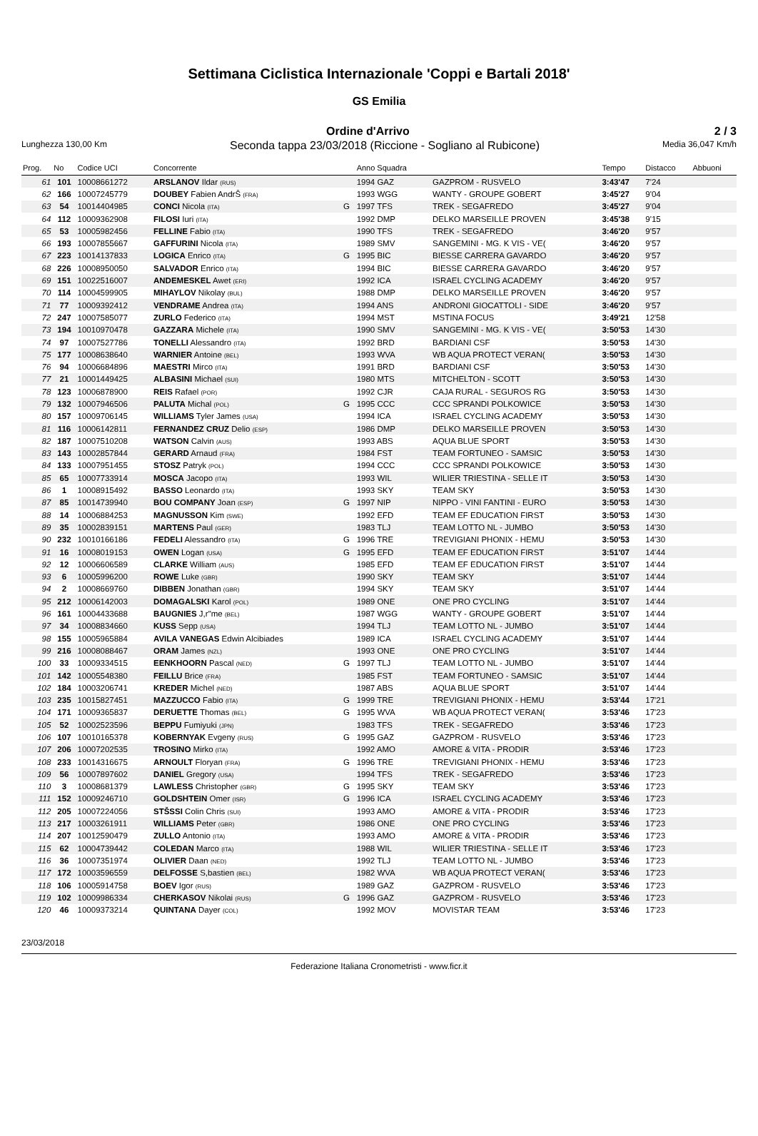Settimana Ciclistica Internazionale 'Coppi e Bartali 2018'
GS Emilia
Ordine d'Arrivo 2 / 3
Lunghezza 130,00 Km Seconda tappa 23/03/2018 (Riccione - Sogliano al Rubicone) Media 36,047 Km/h
| Prog. | No | Codice UCI | Concorrente | | Anno Squadra | | Tempo | Distacco | Abbuoni |
| --- | --- | --- | --- | --- | --- | --- | --- | --- | --- |
| 61 | 101 | 10008661272 | ARSLANOV Ildar (RUS) | | 1994 GAZ | GAZPROM - RUSVELO | 3:43'47 | 7'24 | |
| 62 | 166 | 10007245779 | DOUBEY Fabien AndrŠ (FRA) | | 1993 WGG | WANTY - GROUPE GOBERT | 3:45'27 | 9'04 | |
| 63 | 54 | 10014404985 | CONCI Nicola (ITA) | G | 1997 TFS | TREK - SEGAFREDO | 3:45'27 | 9'04 | |
| 64 | 112 | 10009362908 | FILOSI Iuri (ITA) | | 1992 DMP | DELKO MARSEILLE PROVEN | 3:45'38 | 9'15 | |
| 65 | 53 | 10005982456 | FELLINE Fabio (ITA) | | 1990 TFS | TREK - SEGAFREDO | 3:46'20 | 9'57 | |
| 66 | 193 | 10007855667 | GAFFURINI Nicola (ITA) | | 1989 SMV | SANGEMINI - MG. K VIS - VE( | 3:46'20 | 9'57 | |
| 67 | 223 | 10014137833 | LOGICA Enrico (ITA) | G | 1995 BIC | BIESSE CARRERA GAVARDO | 3:46'20 | 9'57 | |
| 68 | 226 | 10008950050 | SALVADOR Enrico (ITA) | | 1994 BIC | BIESSE CARRERA GAVARDO | 3:46'20 | 9'57 | |
| 69 | 151 | 10022516007 | ANDEMESKEL Awet (ERI) | | 1992 ICA | ISRAEL CYCLING ACADEMY | 3:46'20 | 9'57 | |
| 70 | 114 | 10004599905 | MIHAYLOV Nikolay (BUL) | | 1988 DMP | DELKO MARSEILLE PROVEN | 3:46'20 | 9'57 | |
| 71 | 77 | 10009392412 | VENDRAME Andrea (ITA) | | 1994 ANS | ANDRONI GIOCATTOLI - SIDE | 3:46'20 | 9'57 | |
| 72 | 247 | 10007585077 | ZURLO Federico (ITA) | | 1994 MST | MSTINA FOCUS | 3:49'21 | 12'58 | |
| 73 | 194 | 10010970478 | GAZZARA Michele (ITA) | | 1990 SMV | SANGEMINI - MG. K VIS - VE( | 3:50'53 | 14'30 | |
| 74 | 97 | 10007527786 | TONELLI Alessandro (ITA) | | 1992 BRD | BARDIANI CSF | 3:50'53 | 14'30 | |
| 75 | 177 | 10008638640 | WARNIER Antoine (BEL) | | 1993 WVA | WB AQUA PROTECT VERAN( | 3:50'53 | 14'30 | |
| 76 | 94 | 10006684896 | MAESTRI Mirco (ITA) | | 1991 BRD | BARDIANI CSF | 3:50'53 | 14'30 | |
| 77 | 21 | 10001449425 | ALBASINI Michael (SUI) | | 1980 MTS | MITCHELTON - SCOTT | 3:50'53 | 14'30 | |
| 78 | 123 | 10006878900 | REIS Rafael (POR) | | 1992 CJR | CAJA RURAL - SEGUROS RG | 3:50'53 | 14'30 | |
| 79 | 132 | 10007946506 | PALUTA Michal (POL) | G | 1995 CCC | CCC SPRANDI POLKOWICE | 3:50'53 | 14'30 | |
| 80 | 157 | 10009706145 | WILLIAMS Tyler James (USA) | | 1994 ICA | ISRAEL CYCLING ACADEMY | 3:50'53 | 14'30 | |
| 81 | 116 | 10006142811 | FERNANDEZ CRUZ Delio (ESP) | | 1986 DMP | DELKO MARSEILLE PROVEN | 3:50'53 | 14'30 | |
| 82 | 187 | 10007510208 | WATSON Calvin (AUS) | | 1993 ABS | AQUA BLUE SPORT | 3:50'53 | 14'30 | |
| 83 | 143 | 10002857844 | GERARD Arnaud (FRA) | | 1984 FST | TEAM FORTUNEO - SAMSIC | 3:50'53 | 14'30 | |
| 84 | 133 | 10007951455 | STOSZ Patryk (POL) | | 1994 CCC | CCC SPRANDI POLKOWICE | 3:50'53 | 14'30 | |
| 85 | 65 | 10007733914 | MOSCA Jacopo (ITA) | | 1993 WIL | WILIER TRIESTINA - SELLE IT | 3:50'53 | 14'30 | |
| 86 | 1 | 10008915492 | BASSO Leonardo (ITA) | | 1993 SKY | TEAM SKY | 3:50'53 | 14'30 | |
| 87 | 85 | 10014739940 | BOU COMPANY Joan (ESP) | G | 1997 NIP | NIPPO - VINI FANTINI - EURO | 3:50'53 | 14'30 | |
| 88 | 14 | 10006884253 | MAGNUSSON Kim (SWE) | | 1992 EFD | TEAM EF EDUCATION FIRST | 3:50'53 | 14'30 | |
| 89 | 35 | 10002839151 | MARTENS Paul (GER) | | 1983 TLJ | TEAM LOTTO NL - JUMBO | 3:50'53 | 14'30 | |
| 90 | 232 | 10010166186 | FEDELI Alessandro (ITA) | G | 1996 TRE | TREVIGIANI PHONIX - HEMU | 3:50'53 | 14'30 | |
| 91 | 16 | 10008019153 | OWEN Logan (USA) | G | 1995 EFD | TEAM EF EDUCATION FIRST | 3:51'07 | 14'44 | |
| 92 | 12 | 10006606589 | CLARKE William (AUS) | | 1985 EFD | TEAM EF EDUCATION FIRST | 3:51'07 | 14'44 | |
| 93 | 6 | 10005996200 | ROWE Luke (GBR) | | 1990 SKY | TEAM SKY | 3:51'07 | 14'44 | |
| 94 | 2 | 10008669760 | DIBBEN Jonathan (GBR) | | 1994 SKY | TEAM SKY | 3:51'07 | 14'44 | |
| 95 | 212 | 10006142003 | DOMAGALSKI Karol (POL) | | 1989 ONE | ONE PRO CYCLING | 3:51'07 | 14'44 | |
| 96 | 161 | 10004433688 | BAUGNIES J,r"me (BEL) | | 1987 WGG | WANTY - GROUPE GOBERT | 3:51'07 | 14'44 | |
| 97 | 34 | 10008834660 | KUSS Sepp (USA) | | 1994 TLJ | TEAM LOTTO NL - JUMBO | 3:51'07 | 14'44 | |
| 98 | 155 | 10005965884 | AVILA VANEGAS Edwin Alcibiades | | 1989 ICA | ISRAEL CYCLING ACADEMY | 3:51'07 | 14'44 | |
| 99 | 216 | 10008088467 | ORAM James (NZL) | | 1993 ONE | ONE PRO CYCLING | 3:51'07 | 14'44 | |
| 100 | 33 | 10009334515 | EENKHOORN Pascal (NED) | G | 1997 TLJ | TEAM LOTTO NL - JUMBO | 3:51'07 | 14'44 | |
| 101 | 142 | 10005548380 | FEILLU Brice (FRA) | | 1985 FST | TEAM FORTUNEO - SAMSIC | 3:51'07 | 14'44 | |
| 102 | 184 | 10003206741 | KREDER Michel (NED) | | 1987 ABS | AQUA BLUE SPORT | 3:51'07 | 14'44 | |
| 103 | 235 | 10015827451 | MAZZUCCO Fabio (ITA) | G | 1999 TRE | TREVIGIANI PHONIX - HEMU | 3:53'44 | 17'21 | |
| 104 | 171 | 10009365837 | DERUETTE Thomas (BEL) | G | 1995 WVA | WB AQUA PROTECT VERAN( | 3:53'46 | 17'23 | |
| 105 | 52 | 10002523596 | BEPPU Fumiyuki (JPN) | | 1983 TFS | TREK - SEGAFREDO | 3:53'46 | 17'23 | |
| 106 | 107 | 10010165378 | KOBERNYAK Evgeny (RUS) | G | 1995 GAZ | GAZPROM - RUSVELO | 3:53'46 | 17'23 | |
| 107 | 206 | 10007202535 | TROSINO Mirko (ITA) | | 1992 AMO | AMORE & VITA - PRODIR | 3:53'46 | 17'23 | |
| 108 | 233 | 10014316675 | ARNOULT Floryan (FRA) | G | 1996 TRE | TREVIGIANI PHONIX - HEMU | 3:53'46 | 17'23 | |
| 109 | 56 | 10007897602 | DANIEL Gregory (USA) | | 1994 TFS | TREK - SEGAFREDO | 3:53'46 | 17'23 | |
| 110 | 3 | 10008681379 | LAWLESS Christopher (GBR) | G | 1995 SKY | TEAM SKY | 3:53'46 | 17'23 | |
| 111 | 152 | 10009246710 | GOLDSHTEIN Omer (ISR) | G | 1996 ICA | ISRAEL CYCLING ACADEMY | 3:53'46 | 17'23 | |
| 112 | 205 | 10007224056 | STŠSSI Colin Chris (SUI) | | 1993 AMO | AMORE & VITA - PRODIR | 3:53'46 | 17'23 | |
| 113 | 217 | 10003261911 | WILLIAMS Peter (GBR) | | 1986 ONE | ONE PRO CYCLING | 3:53'46 | 17'23 | |
| 114 | 207 | 10012590479 | ZULLO Antonio (ITA) | | 1993 AMO | AMORE & VITA - PRODIR | 3:53'46 | 17'23 | |
| 115 | 62 | 10004739442 | COLEDAN Marco (ITA) | | 1988 WIL | WILIER TRIESTINA - SELLE IT | 3:53'46 | 17'23 | |
| 116 | 36 | 10007351974 | OLIVIER Daan (NED) | | 1992 TLJ | TEAM LOTTO NL - JUMBO | 3:53'46 | 17'23 | |
| 117 | 172 | 10003596559 | DELFOSSE S,bastien (BEL) | | 1982 WVA | WB AQUA PROTECT VERAN( | 3:53'46 | 17'23 | |
| 118 | 106 | 10005914758 | BOEV Igor (RUS) | | 1989 GAZ | GAZPROM - RUSVELO | 3:53'46 | 17'23 | |
| 119 | 102 | 10009986334 | CHERKASOV Nikolai (RUS) | G | 1996 GAZ | GAZPROM - RUSVELO | 3:53'46 | 17'23 | |
| 120 | 46 | 10009373214 | QUINTANA Dayer (COL) | | 1992 MOV | MOVISTAR TEAM | 3:53'46 | 17'23 | |
23/03/2018
Federazione Italiana Cronometristi - www.ficr.it